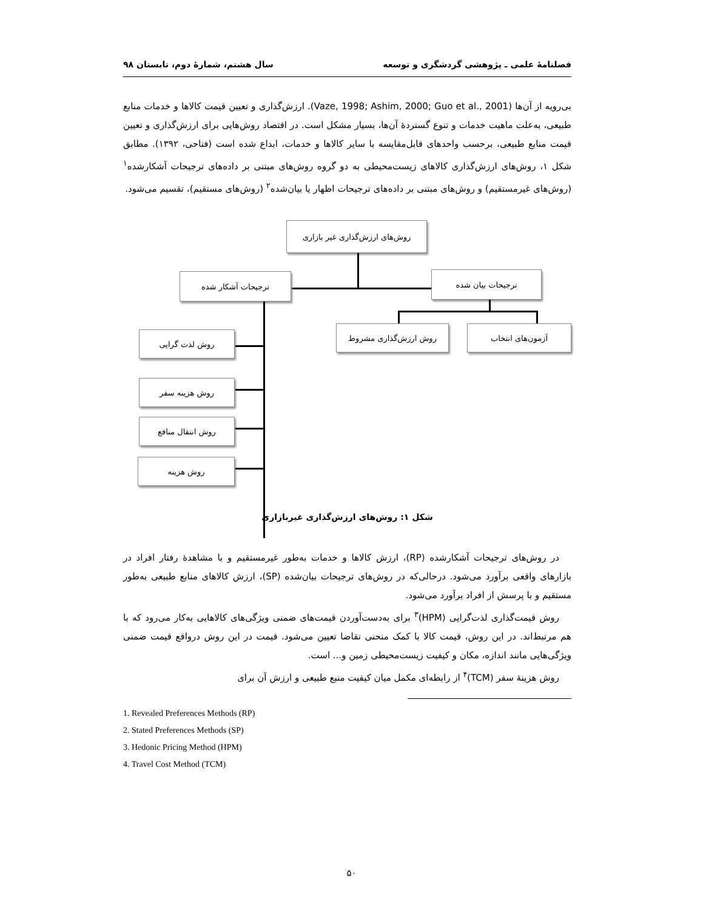فصلنامهٔ علمی ـ پژوهشی گردشگری و توسعه سال هشتم، شمارهٔ دوم، تابستان ۹۸
بی‌رویه از آن‌ها (Vaze, 1998; Ashim, 2000; Guo et al., 2001). ارزش‌گذاری و تعیین قیمت کالاها و خدمات منابع طبیعی، به‌علت ماهیت خدمات و تنوع گستردهٔ آن‌ها، بسیار مشکل است. در اقتصاد روش‌هایی برای ارزش‌گذاری و تعیین قیمت منابع طبیعی، برحسب واحدهای قابل‌مقایسه با سایر کالاها و خدمات، ابداع شده است (فتاحی، ۱۳۹۲). مطابق شکل ۱، روش‌های ارزش‌گذاری کالاهای زیست‌محیطی به دو گروه روش‌های مبتنی بر داده‌های ترجیحات آشکارشده<sup>۱</sup> (روش‌های غیرمستقیم) و روش‌های مبتنی بر داده‌های ترجیحات اظهار یا بیان‌شده<sup>۲</sup> (روش‌های مستقیم)، تقسیم می‌شود.
روش‌های ارزش‌گذاری غیر بازاری
ترجیحات آشکار شده ترجیحات بیان شده
آزمون‌های انتخاب روش ارزش‌گذاری مشروط
روش لذت گرایی
روش هزینه سفر
روش انتقال منافع
روش هزینه
شکل ۱: روش‌های ارزش‌گذاری غیربازاری
در روش‌های ترجیحات آشکارشده (RP)، ارزش کالاها و خدمات به‌طور غیرمستقیم و با مشاهدهٔ رفتار افراد در بازارهای واقعی برآورد می‌شود. درحالی‌که در روش‌های ترجیحات بیان‌شده (SP)، ارزش کالاهای منابع طبیعی به‌طور مستقیم و با پرسش از افراد برآورد می‌شود.
روش قیمت‌گذاری لذت‌گرایی (HPM)<sup>۳</sup> برای به‌دست‌آوردن قیمت‌های ضمنی ویژگی‌های کالاهایی به‌کار می‌رود که با هم مرتبط‌اند. در این روش، قیمت کالا با کمک منحنی تقاضا تعیین می‌شود. قیمت در این روش درواقع قیمت ضمنی ویژگی‌هایی مانند اندازه، مکان و کیفیت زیست‌محیطی زمین و... است.
روش هزینهٔ سفر (TCM)<sup>۴</sup> از رابطه‌ای مکمل میان کیفیت منبع طبیعی و ارزش آن برای
1. Revealed Preferences Methods (RP)
2. Stated Preferences Methods (SP)
3. Hedonic Pricing Method (HPM)
4. Travel Cost Method (TCM)
۵۰